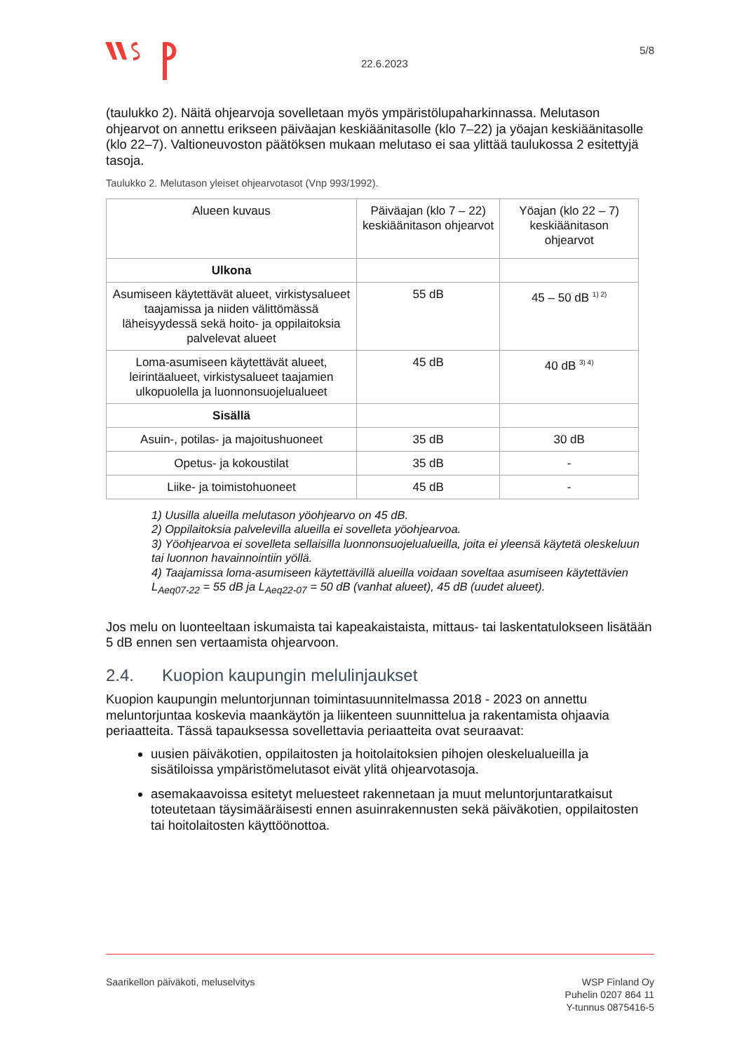22.6.2023
5/8
(taulukko 2). Näitä ohjearvoja sovelletaan myös ympäristölupaharkinnassa. Melutason ohjearvot on annettu erikseen päiväajan keskiäänitasolle (klo 7–22) ja yöajan keskiäänitasolle (klo 22–7). Valtioneuvoston päätöksen mukaan melutaso ei saa ylittää taulukossa 2 esitettyjä tasoja.
Taulukko 2. Melutason yleiset ohjearvotasot (Vnp 993/1992).
| Alueen kuvaus | Päiväajan (klo 7 – 22) keskiäänitason ohjearvot | Yöajan (klo 22 – 7) keskiäänitason ohjearvot |
| --- | --- | --- |
| Ulkona | | |
| Asumiseen käytettävät alueet, virkistysalueet taajamissa ja niiden välittömässä läheisyydessä sekä hoito- ja oppilaitoksia palvelevat alueet | 55 dB | 45 – 50 dB <sup>1) 2)</sup> |
| Loma-asumiseen käytettävät alueet, leirintäalueet, virkistysalueet taajamien ulkopuolella ja luonnonsuojelualueet | 45 dB | 40 dB <sup>3) 4)</sup> |
| Sisällä | | |
| Asuin-, potilas- ja majoitushuoneet | 35 dB | 30 dB |
| Opetus- ja kokoustilat | 35 dB | - |
| Liike- ja toimistohuoneet | 45 dB | - |
1) Uusilla alueilla melutason yöohjearvo on 45 dB.
2) Oppilaitoksia palvelevilla alueilla ei sovelleta yöohjearvoa.
3) Yöohjearvoa ei sovelleta sellaisilla luonnonsuojelualueilla, joita ei yleensä käytetä oleskeluun tai luonnon havainnointiin yöllä.
4) Taajamissa loma-asumiseen käytettävillä alueilla voidaan soveltaa asumiseen käytettävien L<sub>Aeq07-22</sub> = 55 dB ja L<sub>Aeq22-07</sub> = 50 dB (vanhat alueet), 45 dB (uudet alueet).
Jos melu on luonteeltaan iskumaista tai kapeakaistaista, mittaus- tai laskentatulokseen lisätään 5 dB ennen sen vertaamista ohjearvoon.
2.4. Kuopion kaupungin melulinjaukset
Kuopion kaupungin meluntorjunnan toimintasuunnitelmassa 2018 - 2023 on annettu meluntorjuntaa koskevia maankäytön ja liikenteen suunnittelua ja rakentamista ohjaavia periaatteita. Tässä tapauksessa sovellettavia periaatteita ovat seuraavat:
uusien päiväkotien, oppilaitosten ja hoitolaitoksien pihojen oleskelualueilla ja sisätiloissa ympäristömelutasot eivät ylitä ohjearvotasoja.
asemakaavoissa esitetyt meluesteet rakennetaan ja muut meluntorjuntaratkaisut toteutetaan täysimääräisesti ennen asuinrakennusten sekä päiväkotien, oppilaitosten tai hoitolaitosten käyttöönottoa.
Saarikellon päiväkoti, meluselvitys
WSP Finland Oy
Puhelin 0207 864 11
Y-tunnus 0875416-5